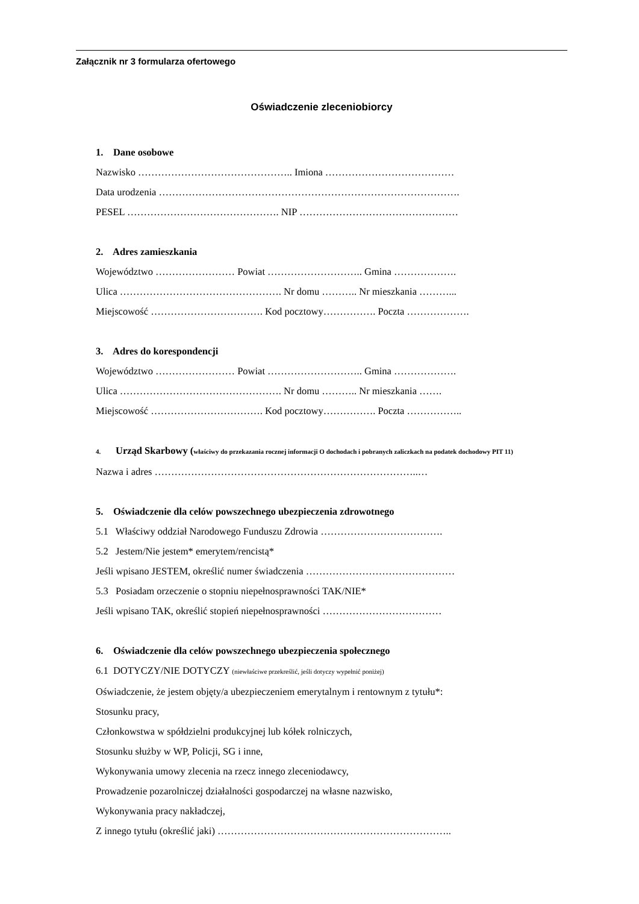Załącznik nr 3 formularza ofertowego
Oświadczenie zleceniobiorcy
1. Dane osobowe
Nazwisko ……………………………………….. Imiona …………………………………
Data urodzenia ……………………………………………………………………………….
PESEL ………………………………………. NIP …………………………………………
2. Adres zamieszkania
Województwo …………………… Powiat ……………………….. Gmina ……………….
Ulica …………………………………………. Nr domu ……….. Nr mieszkania ………...
Miejscowość ……………………………. Kod pocztowy……………. Poczta ……………….
3. Adres do korespondencji
Województwo …………………… Powiat ……………………….. Gmina ……………….
Ulica …………………………………………. Nr domu ……….. Nr mieszkania …….
Miejscowość ……………………………. Kod pocztowy……………. Poczta ……………..
4. Urząd Skarbowy (właściwy do przekazania rocznej informacji O dochodach i pobranych zaliczkach na podatek dochodowy PIT 11)
Nazwa i adres ……………………………………………………………………..…
5. Oświadczenie dla celów powszechnego ubezpieczenia zdrowotnego
5.1 Właściwy oddział Narodowego Funduszu Zdrowia ……………………………….
5.2 Jestem/Nie jestem* emerytem/rencistą*
Jeśli wpisano JESTEM, określić numer świadczenia ………………………………………
5.3 Posiadam orzeczenie o stopniu niepełnosprawności TAK/NIE*
Jeśli wpisano TAK, określić stopień niepełnosprawności ………………………………
6. Oświadczenie dla celów powszechnego ubezpieczenia społecznego
6.1 DOTYCZY/NIE DOTYCZY (niewłaściwe przekreślić, jeśli dotyczy wypełnić poniżej)
Oświadczenie, że jestem objęty/a ubezpieczeniem emerytalnym i rentownym z tytułu*:
Stosunku pracy,
Członkowstwa w spółdzielni produkcyjnej lub kółek rolniczych,
Stosunku służby w WP, Policji, SG i inne,
Wykonywania umowy zlecenia na rzecz innego zleceniodawcy,
Prowadzenie pozarolniczej działalności gospodarczej na własne nazwisko,
Wykonywania pracy nakładczej,
Z innego tytułu (określić jaki) ……………………………………………………………..